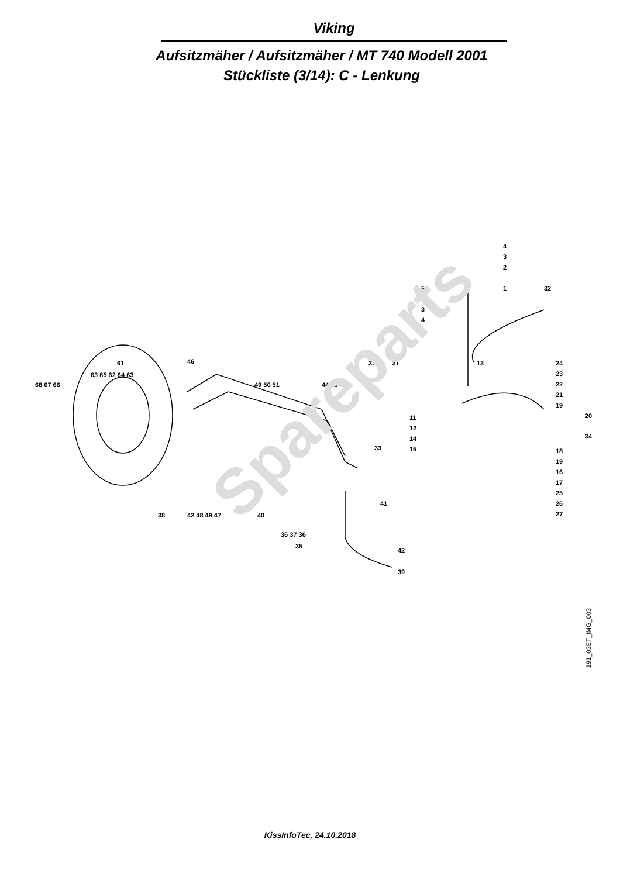Viking
Aufsitzmäher / Aufsitzmäher / MT 740 Modell 2001
Stückliste (3/14): C - Lenkung
4
3
2
1
5
2
3
4
32
24
23
22
21
19
20
34
18
19
16
17
25
26
27
32
31
13
11
12
14
15
33
49 50 51
44 43 45
46
61
63 65 62 64 63
68 67 66
41
38
42 48 49 47
40
36 37 36
35
41
42
39
Spareparts
191_03ET_IMG_003
KissInfoTec, 24.10.2018